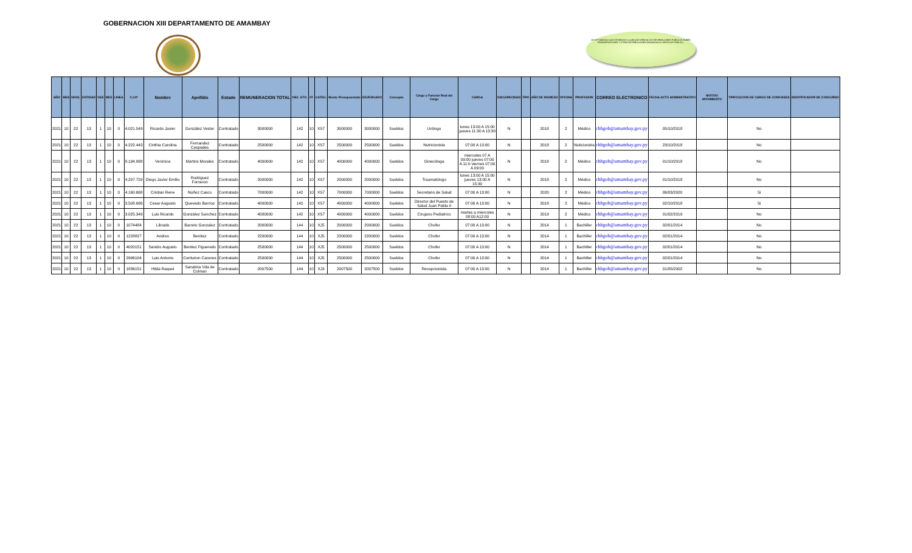GOBERNACION XIII DEPARTAMENTO DE AMAMBAY
LEY Nº 5189/2014 QUE ESTABLECE LA OBLIGATORIEDAD DE INFORMACIONES PUBLICOS SOBRE REMUNERACIONES Y OTRAS RETRIBUCIONES ASIGNADAS AL SERVIDOR PUBLICO.
| AÑO | MES | NIVEL | ENTIDAD | OEE | MES | LINEA | C.I.Nº | Nombre | Apellido | Estado | REMUNERACION TOTAL | OBJ. GTO. | FF | CATEG. | Monto Presupuestado | DEVENGADO | Concepto | Cargo o Funcion Real del Cargo | CARGA | DISCAPACIDAD | TIPO | AÑO DE INGRESO | OFICINA | PROFESION | CORREO ELECTRONICO | FECHA ACTO ADMINISTRATIVO | MOTIVO MOVIMIENTO | TIPIFICACION DE CARGO DE CONFIANZA | IDENTIFICADOR DE CONCURSO |
| --- | --- | --- | --- | --- | --- | --- | --- | --- | --- | --- | --- | --- | --- | --- | --- | --- | --- | --- | --- | --- | --- | --- | --- | --- | --- | --- | --- | --- | --- |
| 2021 | 10 | 22 | 13 | 1 | 10 | 0 | 4.021.549 | Ricardo Javier | González Vester | Contratado | 3000000 | 142 | 10 | XS7 | 3000000 | 3000000 | Sueldos | Urólogo | lunes 13:00 A 15:00 jueves 11:30 A 13:30 | N | | 2018 | 2 | Médico | rhhgob@amambay.gov.py | 05/10/2018 | | No | |
| 2021 | 10 | 22 | 13 | 1 | 10 | 0 | 4.222.443 | Cinthia Carolina | Fernandez Cespedes | Contratado | 2500000 | 142 | 10 | XS7 | 2500000 | 2500000 | Sueldos | Nutricionista | 07:00 A 13:00 | N | | 2018 | 2 | Nuticionista | rhhgob@amambay.gov.py | 23/10/2018 | | No | |
| 2021 | 10 | 22 | 13 | 1 | 10 | 0 | 8.194.888 | Verónica | Martins Morales | Contratado | 4000000 | 142 | 10 | XS7 | 4000000 | 4000000 | Sueldos | Ginecóloga | miercoles 07 A 09:00 jueves 07:00 A 11:0 viernes 07:00 A 09:00 | N | | 2018 | 2 | Médico | rhhgob@amambay.gov.py | 01/10/2018 | | No | |
| 2021 | 10 | 22 | 13 | 1 | 10 | 0 | 4.207.729 | Diego Javier Emilio | Rodriguez Forneron | Contratado | 2000000 | 142 | 10 | XS7 | 2000000 | 2000000 | Sueldos | Traumatólogo | lunes 13:00 A 15:00 jueves 13:00 A 15:30 | N | | 2018 | 2 | Médico | rhhgob@amambay.gov.py | 01/10/2018 | | No | |
| 2021 | 10 | 22 | 13 | 1 | 10 | 0 | 4.160.668 | Cristian Rene | Nuñez Casco | Contratado | 7000000 | 142 | 10 | XS7 | 7000000 | 7000000 | Sueldos | Secretario de Salud | 07:00 A 13:00 | N | | 2020 | 2 | Médico | rhhgob@amambay.gov.py | 06/03/2020 | | Si | |
| 2021 | 10 | 22 | 13 | 1 | 10 | 0 | 3.508.686 | Cesar Augusto | Quevedo Barrios | Contratado | 4000000 | 142 | 10 | XS7 | 4000000 | 4000000 | Sueldos | Director del Puesto de Salud Juan Pabla II | 07:00 A 13:00 | N | | 2018 | 2 | Médico | rhhgob@amambay.gov.py | 02/10/2018 | | Si | |
| 2021 | 10 | 22 | 13 | 1 | 10 | 0 | 3.025.349 | Luis Ricardo | González Sanchez | Contratado | 4000000 | 142 | 10 | XS7 | 4000000 | 4000000 | Sueldos | Cirujano Pediatrico | martes a miercoles 08:00 A12:00 | N | | 2019 | 2 | Médico | rhhgob@amambay.gov.py | 01/02/2019 | | No | |
| 2021 | 10 | 22 | 13 | 1 | 10 | 0 | 1074484 | Librado | Barreto Gonzalez | Contratado | 2000000 | 144 | 10 | XJ5 | 2000000 | 2000000 | Sueldos | Chofer | 07:00 A 13:00 | N | | 2014 | 1 | Bachiller | rhhgob@amambay.gov.py | 02/01/2014 | | No | |
| 2021 | 10 | 22 | 13 | 1 | 10 | 0 | 1228827 | Andres | Benitez | Contratado | 2200000 | 144 | 10 | XJ5 | 2200000 | 2200000 | Sueldos | Chofer | 07:00 A 13:00 | N | | 2014 | 1 | Bachiller | rhhgob@amambay.gov.py | 02/01/2014 | | No | |
| 2021 | 10 | 22 | 13 | 1 | 10 | 0 | 4020151 | Sandro Augusto | Benitez Figueredo | Contratado | 2500000 | 144 | 10 | XJ5 | 2500000 | 2500000 | Sueldos | Chofer | 07:00 A 13:00 | N | | 2014 | 1 | Bachiller | rhhgob@amambay.gov.py | 02/01/2014 | | No | |
| 2021 | 10 | 22 | 13 | 1 | 10 | 0 | 2996104 | Luis Antonio | Centurion Caceres | Contratado | 2500000 | 144 | 10 | XJ5 | 2500000 | 2500000 | Sueldos | Chofer | 07:00 A 13:00 | N | | 2014 | 1 | Bachiller | rhhgob@amambay.gov.py | 02/01/2014 | | No | |
| 2021 | 10 | 22 | 13 | 1 | 10 | 0 | 1836151 | Hilda Raquel | Sanabria Vda de Colman | Contratado | 2007500 | 144 | 10 | XJ3 | 2007500 | 2007500 | Sueldos | Recepcionista | 07:00 A 13:00 | N | | 2014 | 1 | Bachiller | rhhgob@amambay.gov.py | 01/05/2002 | | No | |